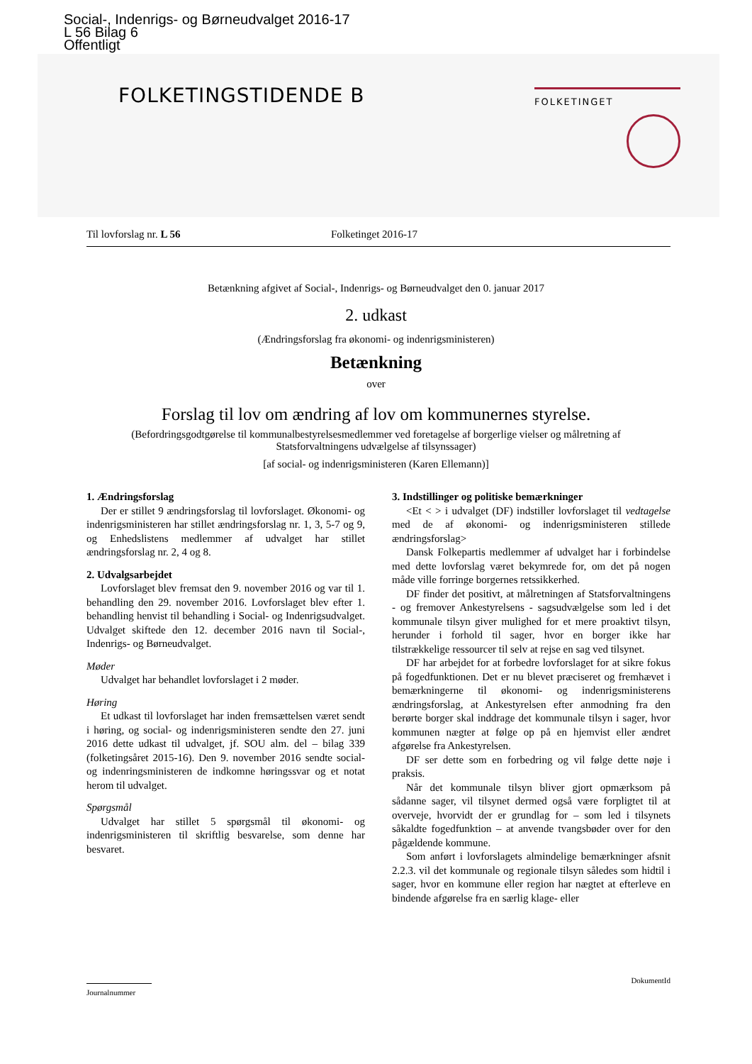Social-, Indenrigs- og Børneudvalget 2016-17
L 56 Bilag 6
Offentligt
FOLKETINGSTIDENDE B
FOLKETINGET
Til lovforslag nr. L 56 Folketinget 2016-17
Betænkning afgivet af Social-, Indenrigs- og Børneudvalget den 0. januar 2017
2. udkast
(Ændringsforslag fra økonomi- og indenrigsministeren)
Betænkning
over
Forslag til lov om ændring af lov om kommunernes styrelse.
(Befordringsgodtgørelse til kommunalbestyrelsesmedlemmer ved foretagelse af borgerlige vielser og målretning af Statsforvaltningens udvælgelse af tilsynssager)
[af social- og indenrigsministeren (Karen Ellemann)]
1. Ændringsforslag
Der er stillet 9 ændringsforslag til lovforslaget. Økonomi- og indenrigsministeren har stillet ændringsforslag nr. 1, 3, 5-7 og 9, og Enhedslistens medlemmer af udvalget har stillet ændringsforslag nr. 2, 4 og 8.
2. Udvalgsarbejdet
Lovforslaget blev fremsat den 9. november 2016 og var til 1. behandling den 29. november 2016. Lovforslaget blev efter 1. behandling henvist til behandling i Social- og Indenrigsudvalget. Udvalget skiftede den 12. december 2016 navn til Social-, Indenrigs- og Børneudvalget.
Møder
Udvalget har behandlet lovforslaget i 2 møder.
Høring
Et udkast til lovforslaget har inden fremsættelsen været sendt i høring, og social- og indenrigsministeren sendte den 27. juni 2016 dette udkast til udvalget, jf. SOU alm. del – bilag 339 (folketingsåret 2015-16). Den 9. november 2016 sendte social- og indenringsministeren de indkomne høringssvar og et notat herom til udvalget.
Spørgsmål
Udvalget har stillet 5 spørgsmål til økonomi- og indenrigsministeren til skriftlig besvarelse, som denne har besvaret.
3. Indstillinger og politiske bemærkninger
<Et < > i udvalget (DF) indstiller lovforslaget til vedtagelse med de af økonomi- og indenrigsministeren stillede ændringsforslag>
Dansk Folkepartis medlemmer af udvalget har i forbindelse med dette lovforslag været bekymrede for, om det på nogen måde ville forringe borgernes retssikkerhed.
DF finder det positivt, at målretningen af Statsforvaltningens - og fremover Ankestyrelsens - sagsudvælgelse som led i det kommunale tilsyn giver mulighed for et mere proaktivt tilsyn, herunder i forhold til sager, hvor en borger ikke har tilstrækkelige ressourcer til selv at rejse en sag ved tilsynet.
DF har arbejdet for at forbedre lovforslaget for at sikre fokus på fogedfunktionen. Det er nu blevet præciseret og fremhævet i bemærkningerne til økonomi- og indenrigsministerens ændringsforslag, at Ankestyrelsen efter anmodning fra den berørte borger skal inddrage det kommunale tilsyn i sager, hvor kommunen nægter at følge op på en hjemvist eller ændret afgørelse fra Ankestyrelsen.
DF ser dette som en forbedring og vil følge dette nøje i praksis.
Når det kommunale tilsyn bliver gjort opmærksom på sådanne sager, vil tilsynet dermed også være forpligtet til at overveje, hvorvidt der er grundlag for – som led i tilsynets såkaldte fogedfunktion – at anvende tvangsbøder over for den pågældende kommune.
Som anført i lovforslagets almindelige bemærkninger afsnit 2.2.3. vil det kommunale og regionale tilsyn således som hidtil i sager, hvor en kommune eller region har nægtet at efterleve en bindende afgørelse fra en særlig klage- eller
Journalnummer DokumentId